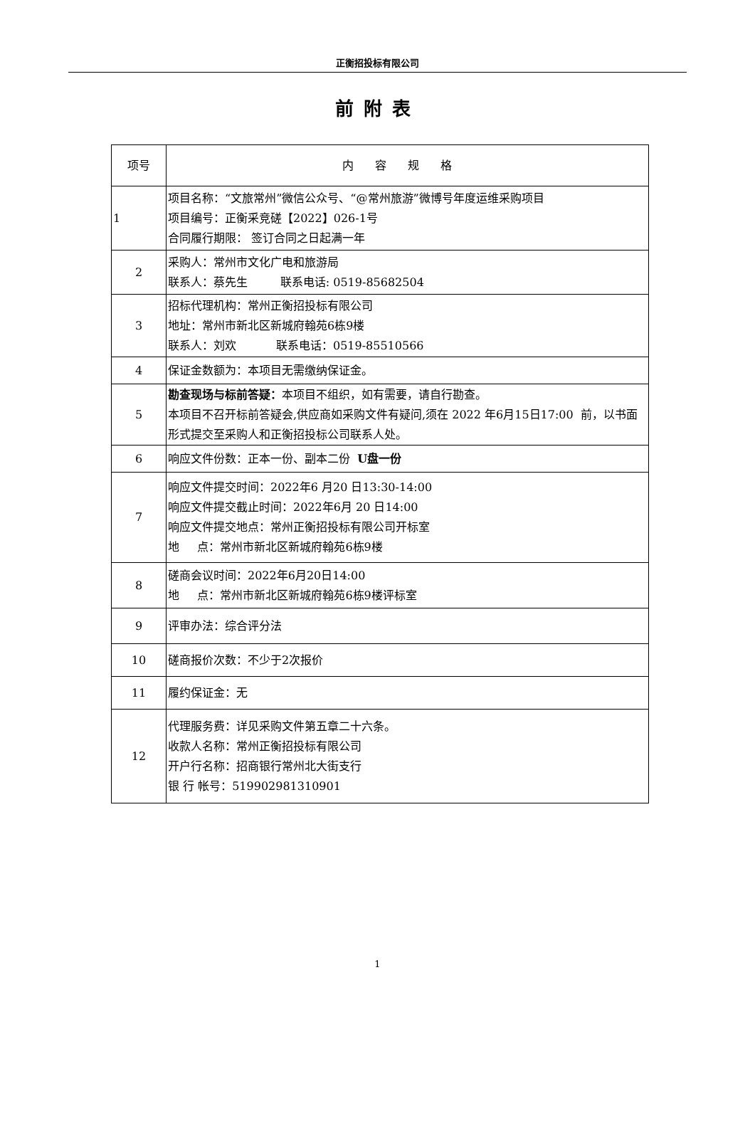正衡招投标有限公司
前附表
| 项号 | 内容规格 |
| --- | --- |
| 1 | 项目名称：“文旅常州”微信公众号、“@常州旅游”微博号年度运维采购项目 项目编号：正衡采竞磋【2022】026-1号 合同履行期限： 签订合同之日起满一年 |
| 2 | 采购人：常州市文化广电和旅游局 联系人：蔡先生 联系电话: 0519-85682504 |
| 3 | 招标代理机构：常州正衡招投标有限公司 地址：常州市新北区新城府翰苑6栋9楼 联系人：刘欢 联系电话：0519-85510566 |
| 4 | 保证金数额为：本项目无需缴纳保证金。 |
| 5 | 勘查现场与标前答疑： 本项目不组织，如有需要，请自行勘查。 本项目不召开标前答疑会,供应商如采购文件有疑问,须在 2022 年6月15日17:00 前，以书面形式提交至采购人和正衡招投标公司联系人处。 |
| 6 | 响应文件份数：正本一份、副本二份 U盘一份 |
| 7 | 响应文件提交时间：2022年6 月20 日13:30-14:00 响应文件提交截止时间：2022年6月 20 日14:00 响应文件提交地点：常州正衡招投标有限公司开标室 地 点：常州市新北区新城府翰苑6栋9楼 |
| 8 | 磋商会议时间：2022年6月20日14:00 地 点：常州市新北区新城府翰苑6栋9楼评标室 |
| 9 | 评审办法：综合评分法 |
| 10 | 磋商报价次数：不少于2次报价 |
| 11 | 履约保证金：无 |
| 12 | 代理服务费：详见采购文件第五章二十六条。 收款人名称：常州正衡招投标有限公司 开户行名称：招商银行常州北大街支行 银 行 帐号：519902981310901 |
1